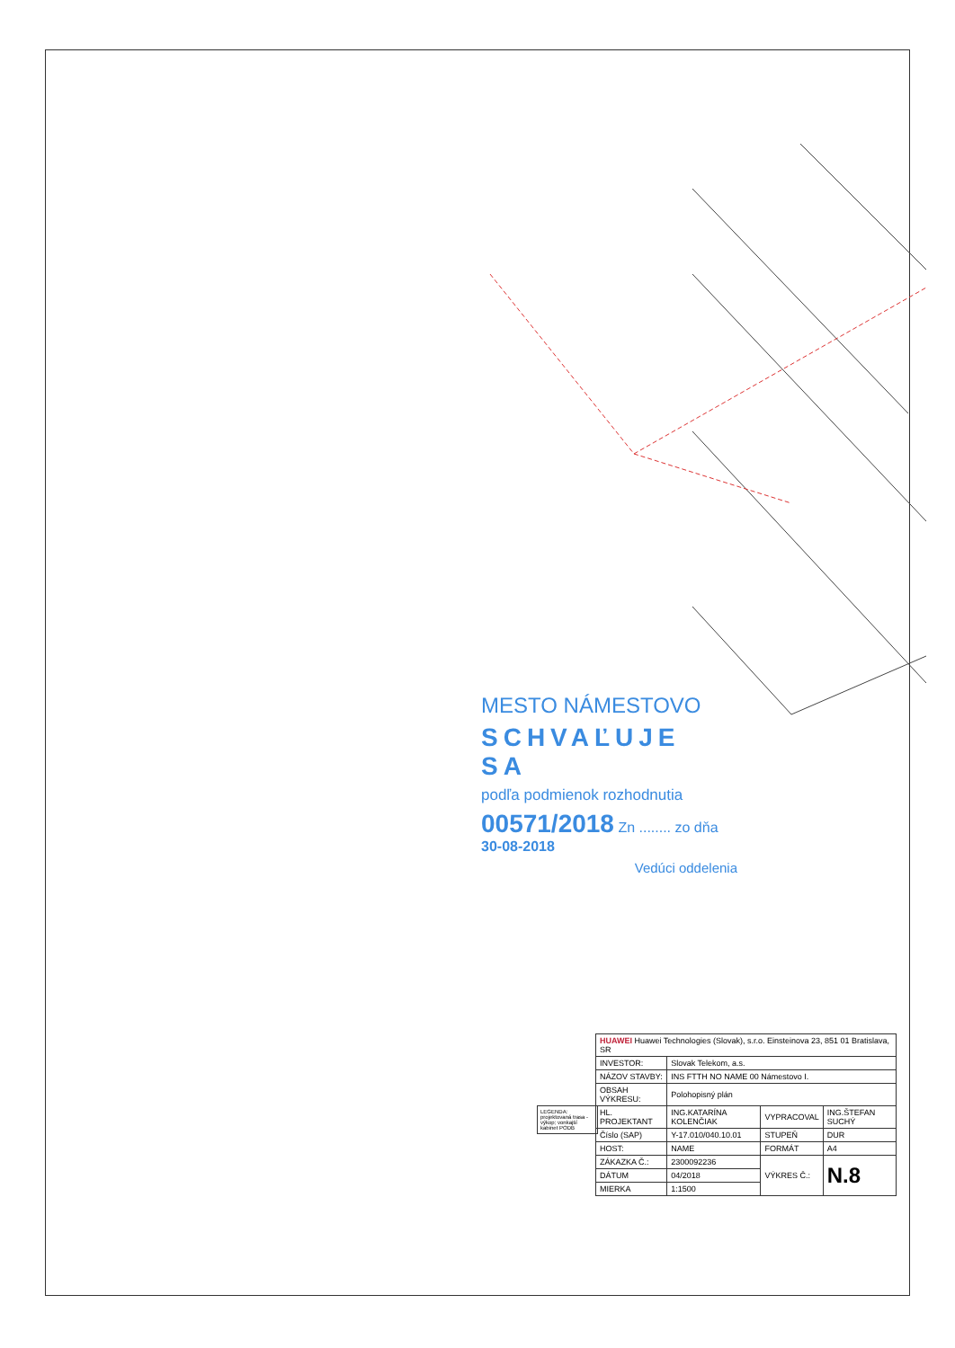MESTO NÁMESTOVO
SCHVAĽUJE SA
podľa podmienok rozhodnutia
00571/2018 Zn ........ zo dňa 30-08-2018
Vedúci oddelenia
LEGENDA: projektovaná trasa - výkop; vonkajší kabinet PODB
| HUAWEI Huawei Technologies (Slovak), s.r.o. Einsteinova 23, 851 01 Bratislava, SR | | | |
| INVESTOR: | Slovak Telekom, a.s. | | |
| NÁZOV STAVBY: | INS FTTH NO NAME 00 Námestovo I. | | |
| OBSAH VÝKRESU: | Polohopisný plán | | |
| HL. PROJEKTANT | ING.KATARÍNA KOLENČIAK | VYPRACOVAL | ING.ŠTEFAN SUCHÝ |
| Číslo (SAP) | Y-17.010/040.10.01 | STUPEŇ | DUR |
| HOST: | NAME | FORMÁT | A4 |
| ZÁKAZKA Č.: | 2300092236 | VÝKRES Č.: | N.8 |
| DÁTUM | 04/2018 | | |
| MIERKA | 1:1500 | | |